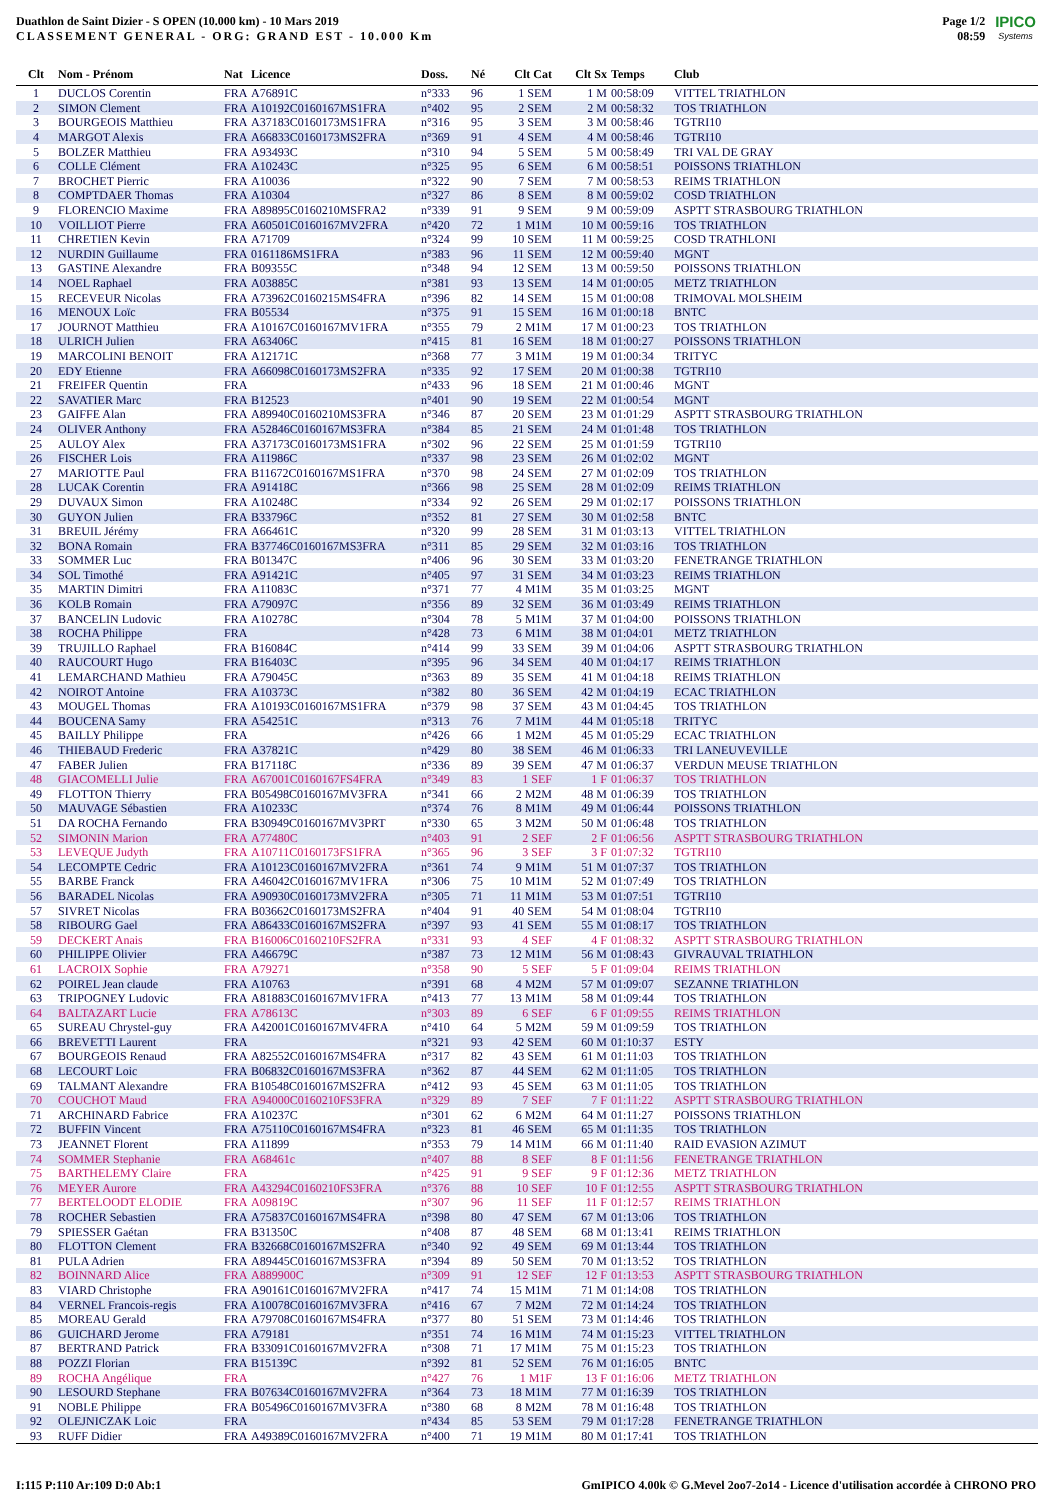Duathlon de Saint Dizier - S OPEN (10.000 km) - 10 Mars 2019
CLASSEMENT GENERAL - ORG: GRAND EST - 10.000 Km
Page 1/2
08:59
IPICO
Systems
| Clt | Nom - Prénom | Nat | Licence | Doss. | Né | Clt Cat | Clt Sx | Temps | Club |
| --- | --- | --- | --- | --- | --- | --- | --- | --- | --- |
| 1 | DUCLOS Corentin | FRA | A76891C | n°333 | 96 | 1 SEM | 1 M | 00:58:09 | VITTEL TRIATHLON |
| 2 | SIMON Clement | FRA | A10192C0160167MS1FRA | n°402 | 95 | 2 SEM | 2 M | 00:58:32 | TOS TRIATHLON |
| 3 | BOURGEOIS Matthieu | FRA | A37183C0160173MS1FRA | n°316 | 95 | 3 SEM | 3 M | 00:58:46 | TGTRI10 |
| 4 | MARGOT Alexis | FRA | A66833C0160173MS2FRA | n°369 | 91 | 4 SEM | 4 M | 00:58:46 | TGTRI10 |
| 5 | BOLZER Matthieu | FRA | A93493C | n°310 | 94 | 5 SEM | 5 M | 00:58:49 | TRI VAL DE GRAY |
| 6 | COLLE Clément | FRA | A10243C | n°325 | 95 | 6 SEM | 6 M | 00:58:51 | POISSONS TRIATHLON |
| 7 | BROCHET Pierric | FRA | A10036 | n°322 | 90 | 7 SEM | 7 M | 00:58:53 | REIMS TRIATHLON |
| 8 | COMPTDAER Thomas | FRA | A10304 | n°327 | 86 | 8 SEM | 8 M | 00:59:02 | COSD TRIATHLON |
| 9 | FLORENCIO Maxime | FRA | A89895C0160210MSFRA2 | n°339 | 91 | 9 SEM | 9 M | 00:59:09 | ASPTT STRASBOURG TRIATHLON |
| 10 | VOILLIOT Pierre | FRA | A60501C0160167MV2FRA | n°420 | 72 | 1 M1M | 10 M | 00:59:16 | TOS TRIATHLON |
| 11 | CHRETIEN Kevin | FRA | A71709 | n°324 | 99 | 10 SEM | 11 M | 00:59:25 | COSD TRATHLONI |
| 12 | NURDIN Guillaume | FRA | 0161186MS1FRA | n°383 | 96 | 11 SEM | 12 M | 00:59:40 | MGNT |
| 13 | GASTINE Alexandre | FRA | B09355C | n°348 | 94 | 12 SEM | 13 M | 00:59:50 | POISSONS TRIATHLON |
| 14 | NOEL Raphael | FRA | A03885C | n°381 | 93 | 13 SEM | 14 M | 01:00:05 | METZ TRIATHLON |
| 15 | RECEVEUR Nicolas | FRA | A73962C0160215MS4FRA | n°396 | 82 | 14 SEM | 15 M | 01:00:08 | TRIMOVAL MOLSHEIM |
| 16 | MENOUX Loïc | FRA | B05534 | n°375 | 91 | 15 SEM | 16 M | 01:00:18 | BNTC |
| 17 | JOURNOT Matthieu | FRA | A10167C0160167MV1FRA | n°355 | 79 | 2 M1M | 17 M | 01:00:23 | TOS TRIATHLON |
| 18 | ULRICH Julien | FRA | A63406C | n°415 | 81 | 16 SEM | 18 M | 01:00:27 | POISSONS TRIATHLON |
| 19 | MARCOLINI BENOIT | FRA | A12171C | n°368 | 77 | 3 M1M | 19 M | 01:00:34 | TRITYC |
| 20 | EDY Etienne | FRA | A66098C0160173MS2FRA | n°335 | 92 | 17 SEM | 20 M | 01:00:38 | TGTRI10 |
| 21 | FREIFER Quentin | FRA | | n°433 | 96 | 18 SEM | 21 M | 01:00:46 | MGNT |
| 22 | SAVATIER Marc | FRA | B12523 | n°401 | 90 | 19 SEM | 22 M | 01:00:54 | MGNT |
| 23 | GAIFFE Alan | FRA | A89940C0160210MS3FRA | n°346 | 87 | 20 SEM | 23 M | 01:01:29 | ASPTT STRASBOURG TRIATHLON |
| 24 | OLIVER Anthony | FRA | A52846C0160167MS3FRA | n°384 | 85 | 21 SEM | 24 M | 01:01:48 | TOS TRIATHLON |
| 25 | AULOY Alex | FRA | A37173C0160173MS1FRA | n°302 | 96 | 22 SEM | 25 M | 01:01:59 | TGTRI10 |
| 26 | FISCHER Lois | FRA | A11986C | n°337 | 98 | 23 SEM | 26 M | 01:02:02 | MGNT |
| 27 | MARIOTTE Paul | FRA | B11672C0160167MS1FRA | n°370 | 98 | 24 SEM | 27 M | 01:02:09 | TOS TRIATHLON |
| 28 | LUCAK Corentin | FRA | A91418C | n°366 | 98 | 25 SEM | 28 M | 01:02:09 | REIMS TRIATHLON |
| 29 | DUVAUX Simon | FRA | A10248C | n°334 | 92 | 26 SEM | 29 M | 01:02:17 | POISSONS TRIATHLON |
| 30 | GUYON Julien | FRA | B33796C | n°352 | 81 | 27 SEM | 30 M | 01:02:58 | BNTC |
| 31 | BREUIL Jérémy | FRA | A66461C | n°320 | 99 | 28 SEM | 31 M | 01:03:13 | VITTEL TRIATHLON |
| 32 | BONA Romain | FRA | B37746C0160167MS3FRA | n°311 | 85 | 29 SEM | 32 M | 01:03:16 | TOS TRIATHLON |
| 33 | SOMMER Luc | FRA | B01347C | n°406 | 96 | 30 SEM | 33 M | 01:03:20 | FENETRANGE TRIATHLON |
| 34 | SOL Timothé | FRA | A91421C | n°405 | 97 | 31 SEM | 34 M | 01:03:23 | REIMS TRIATHLON |
| 35 | MARTIN Dimitri | FRA | A11083C | n°371 | 77 | 4 M1M | 35 M | 01:03:25 | MGNT |
| 36 | KOLB Romain | FRA | A79097C | n°356 | 89 | 32 SEM | 36 M | 01:03:49 | REIMS TRIATHLON |
| 37 | BANCELIN Ludovic | FRA | A10278C | n°304 | 78 | 5 M1M | 37 M | 01:04:00 | POISSONS TRIATHLON |
| 38 | ROCHA Philippe | FRA | | n°428 | 73 | 6 M1M | 38 M | 01:04:01 | METZ TRIATHLON |
| 39 | TRUJILLO Raphael | FRA | B16084C | n°414 | 99 | 33 SEM | 39 M | 01:04:06 | ASPTT STRASBOURG TRIATHLON |
| 40 | RAUCOURT Hugo | FRA | B16403C | n°395 | 96 | 34 SEM | 40 M | 01:04:17 | REIMS TRIATHLON |
| 41 | LEMARCHAND Mathieu | FRA | A79045C | n°363 | 89 | 35 SEM | 41 M | 01:04:18 | REIMS TRIATHLON |
| 42 | NOIROT Antoine | FRA | A10373C | n°382 | 80 | 36 SEM | 42 M | 01:04:19 | ECAC TRIATHLON |
| 43 | MOUGEL Thomas | FRA | A10193C0160167MS1FRA | n°379 | 98 | 37 SEM | 43 M | 01:04:45 | TOS TRIATHLON |
| 44 | BOUCENA Samy | FRA | A54251C | n°313 | 76 | 7 M1M | 44 M | 01:05:18 | TRITYC |
| 45 | BAILLY Philippe | FRA | | n°426 | 66 | 1 M2M | 45 M | 01:05:29 | ECAC TRIATHLON |
| 46 | THIEBAUD Frederic | FRA | A37821C | n°429 | 80 | 38 SEM | 46 M | 01:06:33 | TRI LANEUVEVILLE |
| 47 | FABER Julien | FRA | B17118C | n°336 | 89 | 39 SEM | 47 M | 01:06:37 | VERDUN MEUSE TRIATHLON |
| 48 | GIACOMELLI Julie | FRA | A67001C0160167FS4FRA | n°349 | 83 | 1 SEF | 1 F | 01:06:37 | TOS TRIATHLON |
| 49 | FLOTTON Thierry | FRA | B05498C0160167MV3FRA | n°341 | 66 | 2 M2M | 48 M | 01:06:39 | TOS TRIATHLON |
| 50 | MAUVAGE Sébastien | FRA | A10233C | n°374 | 76 | 8 M1M | 49 M | 01:06:44 | POISSONS TRIATHLON |
| 51 | DA ROCHA Fernando | FRA | B30949C0160167MV3PRT | n°330 | 65 | 3 M2M | 50 M | 01:06:48 | TOS TRIATHLON |
| 52 | SIMONIN Marion | FRA | A77480C | n°403 | 91 | 2 SEF | 2 F | 01:06:56 | ASPTT STRASBOURG TRIATHLON |
| 53 | LEVEQUE Judyth | FRA | A10711C0160173FS1FRA | n°365 | 96 | 3 SEF | 3 F | 01:07:32 | TGTRI10 |
| 54 | LECOMPTE Cedric | FRA | A10123C0160167MV2FRA | n°361 | 74 | 9 M1M | 51 M | 01:07:37 | TOS TRIATHLON |
| 55 | BARBE Franck | FRA | A46042C0160167MV1FRA | n°306 | 75 | 10 M1M | 52 M | 01:07:49 | TOS TRIATHLON |
| 56 | BARADEL Nicolas | FRA | A90930C0160173MV2FRA | n°305 | 71 | 11 M1M | 53 M | 01:07:51 | TGTRI10 |
| 57 | SIVRET Nicolas | FRA | B03662C0160173MS2FRA | n°404 | 91 | 40 SEM | 54 M | 01:08:04 | TGTRI10 |
| 58 | RIBOURG Gael | FRA | A86433C0160167MS2FRA | n°397 | 93 | 41 SEM | 55 M | 01:08:17 | TOS TRIATHLON |
| 59 | DECKERT Anais | FRA | B16006C0160210FS2FRA | n°331 | 93 | 4 SEF | 4 F | 01:08:32 | ASPTT STRASBOURG TRIATHLON |
| 60 | PHILIPPE Olivier | FRA | A46679C | n°387 | 73 | 12 M1M | 56 M | 01:08:43 | GIVRAUVAL TRIATHLON |
| 61 | LACROIX Sophie | FRA | A79271 | n°358 | 90 | 5 SEF | 5 F | 01:09:04 | REIMS TRIATHLON |
| 62 | POIREL Jean claude | FRA | A10763 | n°391 | 68 | 4 M2M | 57 M | 01:09:07 | SEZANNE TRIATHLON |
| 63 | TRIPOGNEY Ludovic | FRA | A81883C0160167MV1FRA | n°413 | 77 | 13 M1M | 58 M | 01:09:44 | TOS TRIATHLON |
| 64 | BALTAZART Lucie | FRA | A78613C | n°303 | 89 | 6 SEF | 6 F | 01:09:55 | REIMS TRIATHLON |
| 65 | SUREAU Chrystel-guy | FRA | A42001C0160167MV4FRA | n°410 | 64 | 5 M2M | 59 M | 01:09:59 | TOS TRIATHLON |
| 66 | BREVETTI Laurent | FRA | | n°321 | 93 | 42 SEM | 60 M | 01:10:37 | ESTY |
| 67 | BOURGEOIS Renaud | FRA | A82552C0160167MS4FRA | n°317 | 82 | 43 SEM | 61 M | 01:11:03 | TOS TRIATHLON |
| 68 | LECOURT Loic | FRA | B06832C0160167MS3FRA | n°362 | 87 | 44 SEM | 62 M | 01:11:05 | TOS TRIATHLON |
| 69 | TALMANT Alexandre | FRA | B10548C0160167MS2FRA | n°412 | 93 | 45 SEM | 63 M | 01:11:05 | TOS TRIATHLON |
| 70 | COUCHOT Maud | FRA | A94000C0160210FS3FRA | n°329 | 89 | 7 SEF | 7 F | 01:11:22 | ASPTT STRASBOURG TRIATHLON |
| 71 | ARCHINARD Fabrice | FRA | A10237C | n°301 | 62 | 6 M2M | 64 M | 01:11:27 | POISSONS TRIATHLON |
| 72 | BUFFIN Vincent | FRA | A75110C0160167MS4FRA | n°323 | 81 | 46 SEM | 65 M | 01:11:35 | TOS TRIATHLON |
| 73 | JEANNET Florent | FRA | A11899 | n°353 | 79 | 14 M1M | 66 M | 01:11:40 | RAID EVASION AZIMUT |
| 74 | SOMMER Stephanie | FRA | A68461c | n°407 | 88 | 8 SEF | 8 F | 01:11:56 | FENETRANGE TRIATHLON |
| 75 | BARTHELEMY Claire | FRA | | n°425 | 91 | 9 SEF | 9 F | 01:12:36 | METZ TRIATHLON |
| 76 | MEYER Aurore | FRA | A43294C0160210FS3FRA | n°376 | 88 | 10 SEF | 10 F | 01:12:55 | ASPTT STRASBOURG TRIATHLON |
| 77 | BERTELOODT ELODIE | FRA | A09819C | n°307 | 96 | 11 SEF | 11 F | 01:12:57 | REIMS TRIATHLON |
| 78 | ROCHER Sebastien | FRA | A75837C0160167MS4FRA | n°398 | 80 | 47 SEM | 67 M | 01:13:06 | TOS TRIATHLON |
| 79 | SPIESSER Gaétan | FRA | B31350C | n°408 | 87 | 48 SEM | 68 M | 01:13:41 | REIMS TRIATHLON |
| 80 | FLOTTON Clement | FRA | B32668C0160167MS2FRA | n°340 | 92 | 49 SEM | 69 M | 01:13:44 | TOS TRIATHLON |
| 81 | PULA Adrien | FRA | A89445C0160167MS3FRA | n°394 | 89 | 50 SEM | 70 M | 01:13:52 | TOS TRIATHLON |
| 82 | BOINNARD Alice | FRA | A889900C | n°309 | 91 | 12 SEF | 12 F | 01:13:53 | ASPTT STRASBOURG TRIATHLON |
| 83 | VIARD Christophe | FRA | A90161C0160167MV2FRA | n°417 | 74 | 15 M1M | 71 M | 01:14:08 | TOS TRIATHLON |
| 84 | VERNEL Francois-regis | FRA | A10078C0160167MV3FRA | n°416 | 67 | 7 M2M | 72 M | 01:14:24 | TOS TRIATHLON |
| 85 | MOREAU Gerald | FRA | A79708C0160167MS4FRA | n°377 | 80 | 51 SEM | 73 M | 01:14:46 | TOS TRIATHLON |
| 86 | GUICHARD Jerome | FRA | A79181 | n°351 | 74 | 16 M1M | 74 M | 01:15:23 | VITTEL TRIATHLON |
| 87 | BERTRAND Patrick | FRA | B33091C0160167MV2FRA | n°308 | 71 | 17 M1M | 75 M | 01:15:23 | TOS TRIATHLON |
| 88 | POZZI Florian | FRA | B15139C | n°392 | 81 | 52 SEM | 76 M | 01:16:05 | BNTC |
| 89 | ROCHA Angélique | FRA | | n°427 | 76 | 1 M1F | 13 F | 01:16:06 | METZ TRIATHLON |
| 90 | LESOURD Stephane | FRA | B07634C0160167MV2FRA | n°364 | 73 | 18 M1M | 77 M | 01:16:39 | TOS TRIATHLON |
| 91 | NOBLE Philippe | FRA | B05496C0160167MV3FRA | n°380 | 68 | 8 M2M | 78 M | 01:16:48 | TOS TRIATHLON |
| 92 | OLEJNICZAK Loic | FRA | | n°434 | 85 | 53 SEM | 79 M | 01:17:28 | FENETRANGE TRIATHLON |
| 93 | RUFF Didier | FRA | A49389C0160167MV2FRA | n°400 | 71 | 19 M1M | 80 M | 01:17:41 | TOS TRIATHLON |
I:115 P:110 Ar:109 D:0 Ab:1 GmIPICO 4.00k © G.Mevel 2oo7-2o14 - Licence d'utilisation accordée à CHRONO PRO